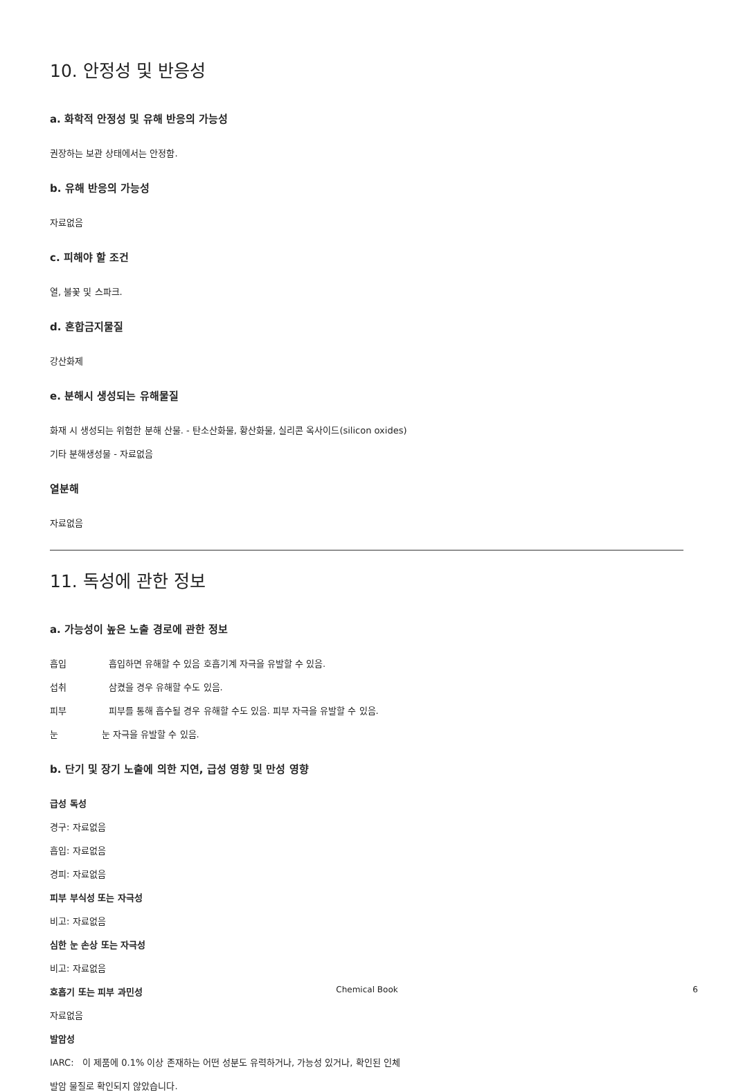10. 안정성 및 반응성
a. 화학적 안정성 및 유해 반응의 가능성
권장하는 보관 상태에서는 안정함.
b. 유해 반응의 가능성
자료없음
c. 피해야 할 조건
열, 불꽃 및 스파크.
d. 혼합금지물질
강산화제
e. 분해시 생성되는 유해물질
화재 시 생성되는 위험한 분해 산물. - 탄소산화물, 황산화물, 실리콘 옥사이드(silicon oxides)
기타 분해생성물 - 자료없음
열분해
자료없음
11. 독성에 관한 정보
a. 가능성이 높은 노출 경로에 관한 정보
흡입 흡입하면 유해할 수 있음 호흡기계 자극을 유발할 수 있음.
섭취 삼켰을 경우 유해할 수도 있음.
피부 피부를 통해 흡수될 경우 유해할 수도 있음. 피부 자극을 유발할 수 있음.
눈 눈 자극을 유발할 수 있음.
b. 단기 및 장기 노출에 의한 지연, 급성 영향 및 만성 영향
급성 독성
경구: 자료없음
흡입: 자료없음
경피: 자료없음
피부 부식성 또는 자극성
비고: 자료없음
심한 눈 손상 또는 자극성
비고: 자료없음
호흡기 또는 피부 과민성
자료없음
발암성
IARC: 이 제품에 0.1% 이상 존재하는 어떤 성분도 유력하거나, 가능성 있거나, 확인된 인체
발암 물질로 확인되지 않았습니다.
Chemical Book
6